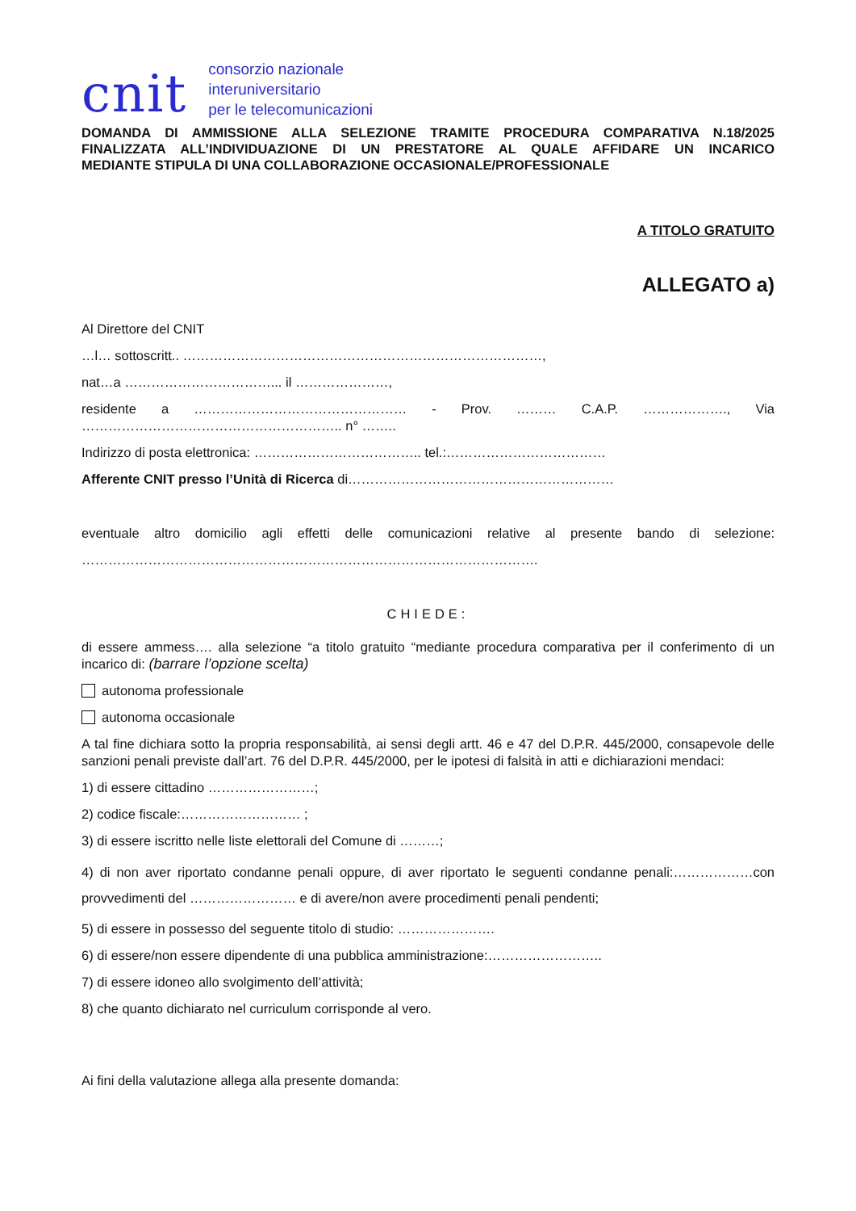cnit
consorzio nazionale
interuniversitario
per le telecomunicazioni
DOMANDA DI AMMISSIONE ALLA SELEZIONE TRAMITE PROCEDURA COMPARATIVA N.18/2025 FINALIZZATA ALL’INDIVIDUAZIONE DI UN PRESTATORE AL QUALE AFFIDARE UN INCARICO
MEDIANTE STIPULA DI UNA COLLABORAZIONE OCCASIONALE/PROFESSIONALE
A TITOLO GRATUITO
ALLEGATO a)
Al Direttore del CNIT
…l… sottoscritt.. ………………………………………………………………………,
nat…a ……………………………... il …………………,
residente a ………………………………………… - Prov. ……… C.A.P. ………………., Via ………………………………………………….. n° ……..
Indirizzo di posta elettronica: ……………………………….. tel.:………………………………
Afferente CNIT presso l’Unità di Ricerca di……………………………………………………
eventuale altro domicilio agli effetti delle comunicazioni relative al presente bando di selezione: ………………………………………………………………………………………….
CHIEDE:
di essere ammess…. alla selezione “a titolo gratuito “mediante procedura comparativa per il conferimento di un incarico di: (barrare l’opzione scelta)
autonoma professionale
autonoma occasionale
A tal fine dichiara sotto la propria responsabilità, ai sensi degli artt. 46 e 47 del D.P.R. 445/2000, consapevole delle sanzioni penali previste dall’art. 76 del D.P.R. 445/2000, per le ipotesi di falsità in atti e dichiarazioni mendaci:
1) di essere cittadino ……………………;
2) codice fiscale:……………………… ;
3) di essere iscritto nelle liste elettorali del Comune di ………;
4) di non aver riportato condanne penali oppure, di aver riportato le seguenti condanne penali:………………con provvedimenti del …………………… e di avere/non avere procedimenti penali pendenti;
5) di essere in possesso del seguente titolo di studio: ………………….
6) di essere/non essere dipendente di una pubblica amministrazione:……………………..
7) di essere idoneo allo svolgimento dell’attività;
8) che quanto dichiarato nel curriculum corrisponde al vero.
Ai fini della valutazione allega alla presente domanda: